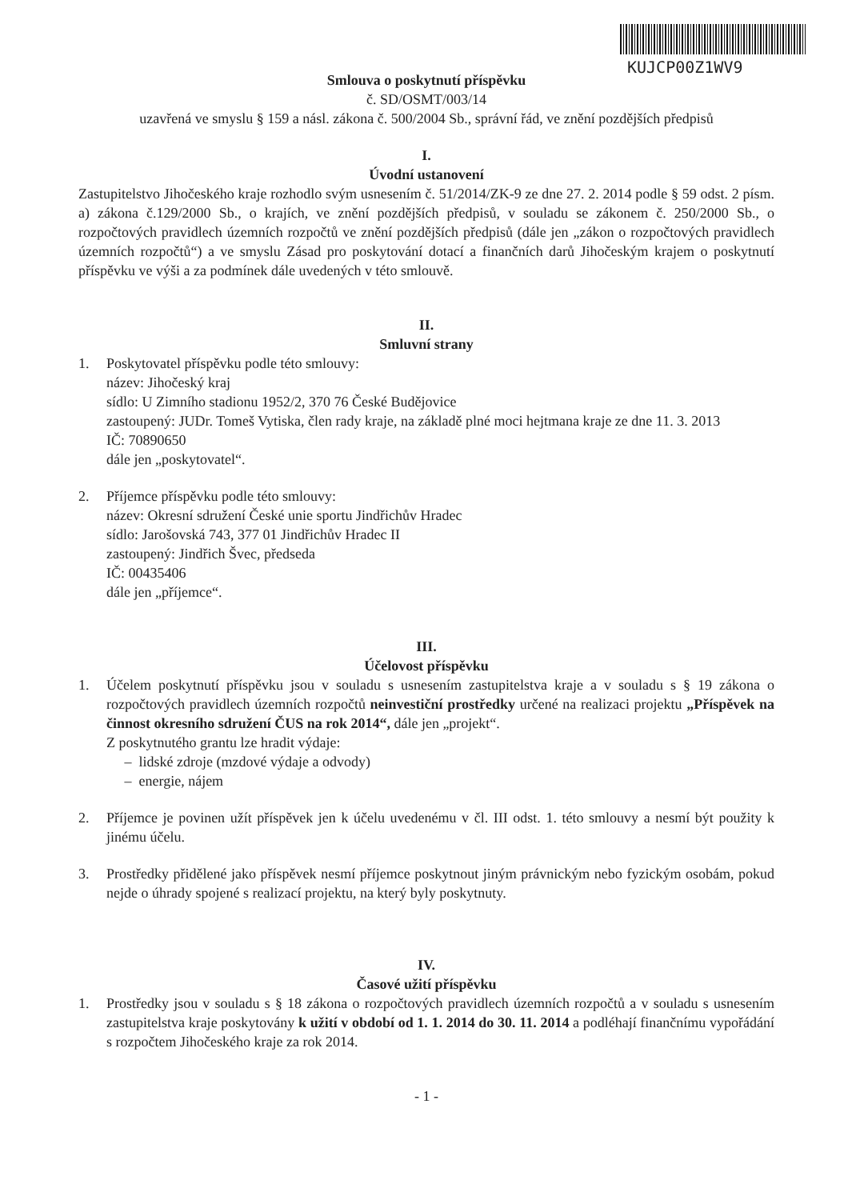KUJCP00Z1WV9
Smlouva o poskytnutí příspěvku
č. SD/OSMT/003/14
uzavřená ve smyslu § 159 a násl. zákona č. 500/2004 Sb., správní řád, ve znění pozdějších předpisů
I.
Úvodní ustanovení
Zastupitelstvo Jihočeského kraje rozhodlo svým usnesením č. 51/2014/ZK-9 ze dne 27. 2. 2014 podle § 59 odst. 2 písm. a) zákona č.129/2000 Sb., o krajích, ve znění pozdějších předpisů, v souladu se zákonem č. 250/2000 Sb., o rozpočtových pravidlech územních rozpočtů ve znění pozdějších předpisů (dále jen „zákon o rozpočtových pravidlech územních rozpočtů“) a ve smyslu Zásad pro poskytování dotací a finančních darů Jihočeským krajem o poskytnutí příspěvku ve výši a za podmínek dále uvedených v této smlouvě.
II.
Smluvní strany
1. Poskytovatel příspěvku podle této smlouvy:
název: Jihočeský kraj
sídlo: U Zimního stadionu 1952/2, 370 76 České Budějovice
zastoupený: JUDr. Tomeš Vytiska, člen rady kraje, na základě plné moci hejtmana kraje ze dne 11. 3. 2013
IČ: 70890650
dále jen „poskytovatel“.
2. Příjemce příspěvku podle této smlouvy:
název: Okresní sdružení České unie sportu Jindřichův Hradec
sídlo: Jarošovská 743, 377 01 Jindřichův Hradec II
zastoupený: Jindřich Švec, předseda
IČ: 00435406
dále jen „příjemce“.
III.
Účelovost příspěvku
1. Účelem poskytnutí příspěvku jsou v souladu s usnesením zastupitelstva kraje a v souladu s § 19 zákona o rozpočtových pravidlech územních rozpočtů neinvestiční prostředky určené na realizaci projektu „Příspěvek na činnost okresního sdružení ČUS na rok 2014“, dále jen „projekt“.
Z poskytnutého grantu lze hradit výdaje:
– lidské zdroje (mzdové výdaje a odvody)
– energie, nájem
2. Příjemce je povinen užít příspěvek jen k účelu uvedenému v čl. III odst. 1. této smlouvy a nesmí být použity k jinému účelu.
3. Prostředky přidělené jako příspěvek nesmí příjemce poskytnout jiným právnickým nebo fyzickým osobám, pokud nejde o úhrady spojené s realizací projektu, na který byly poskytnuty.
IV.
Časové užití příspěvku
1. Prostředky jsou v souladu s § 18 zákona o rozpočtových pravidlech územních rozpočtů a v souladu s usnesením zastupitelstva kraje poskytovány k užití v období od 1. 1. 2014 do 30. 11. 2014 a podléhají finančnímu vypořádání s rozpočtem Jihočeského kraje za rok 2014.
- 1 -